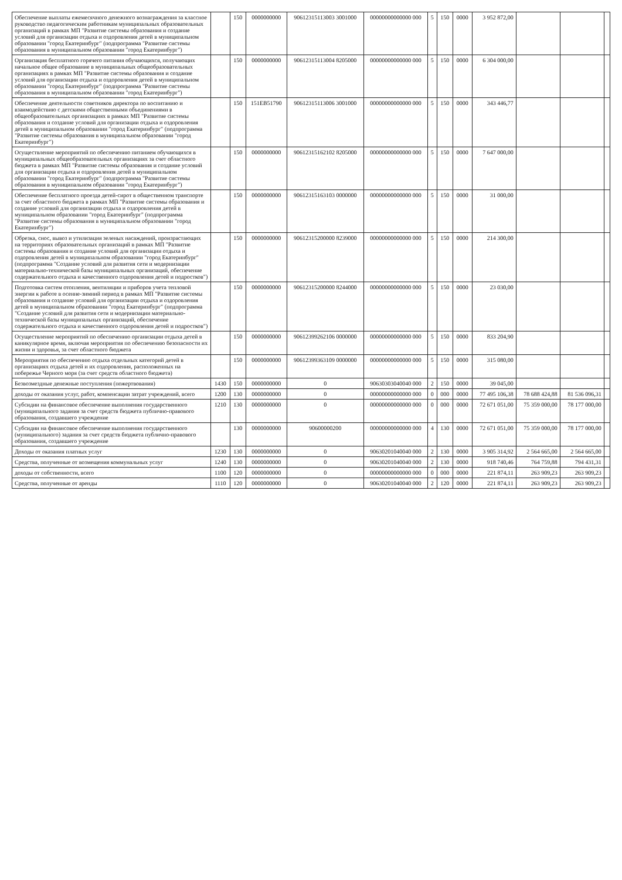| Обеспечение выплаты ежемесячного денежного вознаграждения за классное руководство педагогическим работникам муниципальных образовательных организаций в рамках МП "Развитие системы образования и создание условий для организации отдыха и оздоровления детей в муниципальном образовании "город Екатеринбург" (подпрограмма "Развитие системы образования в муниципальном образовании "город Екатеринбург") | | 150 | 0000000000 | 90612315113003 3001000 | 00000000000000 000 | 5 | 150 | 0000 | 3 952 872,00 | | | |
| Организация бесплатного горячего питания обучающихся, получающих начальное общее образование в муниципальных общеобразовательных организациях в рамках МП "Развитие системы образования и создание условий для организации отдыха и оздоровления детей в муниципальном образовании "город Екатеринбург" (подпрограмма "Развитие системы образования в муниципальном образовании "город Екатеринбург") | | 150 | 0000000000 | 90612315113004 8205000 | 00000000000000 000 | 5 | 150 | 0000 | 6 304 000,00 | | | |
| Обеспечение деятельности советников директора по воспитанию и взаимодействию с детскими общественными объединениями в общеобразовательных организациях в рамках МП "Развитие системы образования и создание условий для организации отдыха и оздоровления детей в муниципальном образовании "город Екатеринбург" (подпрограмма "Развитие системы образования в муниципальном образовании "город Екатеринбург") | | 150 | 151EB51790 | 90612315113006 3001000 | 00000000000000 000 | 5 | 150 | 0000 | 343 446,77 | | | |
| Осуществление мероприятий по обеспечению питанием обучающихся в муниципальных общеобразовательных организациях за счет областного бюджета в рамках МП "Развитие системы образования и создание условий для организации отдыха и оздоровления детей в муниципальном образовании "город Екатеринбург" (подпрограмма "Развитие системы образования в муниципальном образовании "город Екатеринбург") | | 150 | 0000000000 | 90612315162102 8205000 | 00000000000000 000 | 5 | 150 | 0000 | 7 647 000,00 | | | |
| Обеспечение бесплатного проезда детей-сирот в общественном транспорте за счет областного бюджета в рамках МП "Развитие системы образования и создание условий для организации отдыха и оздоровления детей в муниципальном образовании "город Екатеринбург" (подпрограмма "Развитие системы образования в муниципальном образовании "город Екатеринбург") | | 150 | 0000000000 | 90612315163103 0000000 | 00000000000000 000 | 5 | 150 | 0000 | 31 000,00 | | | |
| Обрезка, снос, вывоз и утилизация зеленых насаждений, произрастающих на территориях образовательных организаций в рамках МП "Развитие системы образования и создание условий для организации отдыха и оздоровления детей в муниципальном образовании "город Екатеринбург" (подпрограмма "Создание условий для развития сети и модернизации материально-технической базы муниципальных организаций, обеспечение содержательного отдыха и качественного оздоровления детей и подростков") | | 150 | 0000000000 | 90612315200000 8239000 | 00000000000000 000 | 5 | 150 | 0000 | 214 300,00 | | | |
| Подготовка систем отопления, вентиляции и приборов учета тепловой энергии к работе в осенне-зимний период в рамках МП "Развитие системы образования и создание условий для организации отдыха и оздоровления детей в муниципальном образовании "город Екатеринбург" (подпрограмма "Создание условий для развития сети и модернизации материально-технической базы муниципальных организаций, обеспечение содержательного отдыха и качественного оздоровления детей и подростков") | | 150 | 0000000000 | 90612315200000 8244000 | 00000000000000 000 | 5 | 150 | 0000 | 23 030,00 | | | |
| Осуществление мероприятий по обеспечению организации отдыха детей в каникулярное время, включая мероприятия по обеспечению безопасности их жизни и здоровья, за счет областного бюджета | | 150 | 0000000000 | 90612399262106 0000000 | 00000000000000 000 | 5 | 150 | 0000 | 833 204,90 | | | |
| Мероприятия по обеспечению отдыха отдельных категорий детей в организациях отдыха детей и их оздоровления, расположенных на побережье Черного моря (за счет средств областного бюджета) | | 150 | 0000000000 | 90612399363109 0000000 | 00000000000000 000 | 5 | 150 | 0000 | 315 080,00 | | | |
| Безвозмездные денежные поступления (пожертвования) | 1430 | 150 | 0000000000 | 0 | 90630303040040 000 | 2 | 150 | 0000 | 39 045,00 | | | |
| доходы от оказания услуг, работ, компенсации затрат учреждений, всего | 1200 | 130 | 0000000000 | 0 | 00000000000000 000 | 0 | 000 | 0000 | 77 495 106,38 | 78 688 424,88 | 81 536 096,31 | |
| Субсидии на финансовое обеспечение выполнения государственного (муниципального задания за счет средств бюджета публично-правового образования, создавшего учреждение | 1210 | 130 | 0000000000 | 0 | 00000000000000 000 | 0 | 000 | 0000 | 72 671 051,00 | 75 359 000,00 | 78 177 000,00 | |
| Субсидии на финансовое обеспечение выполнения государственного (муниципального) задания за счет средств бюджета публично-правового образования, создавшего учреждение | | 130 | 0000000000 | 90600000200 | 00000000000000 000 | 4 | 130 | 0000 | 72 671 051,00 | 75 359 000,00 | 78 177 000,00 | |
| Доходы от оказания платных услуг | 1230 | 130 | 0000000000 | 0 | 90630201040040 000 | 2 | 130 | 0000 | 3 905 314,92 | 2 564 665,00 | 2 564 665,00 | |
| Средства, полученные от возмещения коммунальных услуг | 1240 | 130 | 0000000000 | 0 | 90630201040040 000 | 2 | 130 | 0000 | 918 740,46 | 764 759,88 | 794 431,31 | |
| доходы от собственности, всего | 1100 | 120 | 0000000000 | 0 | 00000000000000 000 | 0 | 000 | 0000 | 221 874,11 | 263 909,23 | 263 909,23 | |
| Средства, полученные от аренды | 1110 | 120 | 0000000000 | 0 | 90630201040040 000 | 2 | 120 | 0000 | 221 874,11 | 263 909,23 | 263 909,23 | |